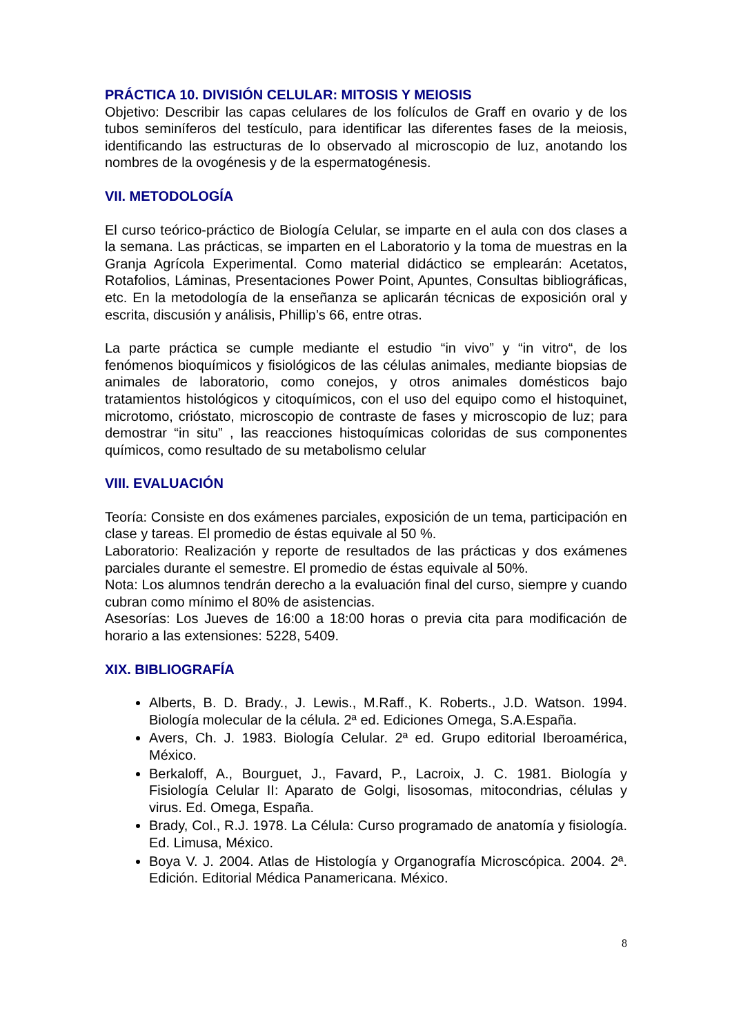PRÁCTICA 10. DIVISIÓN CELULAR: MITOSIS Y MEIOSIS
Objetivo: Describir las capas celulares de los folículos de Graff en ovario y de los tubos seminíferos del testículo, para identificar las diferentes fases de la meiosis, identificando las estructuras de lo observado al microscopio de luz, anotando los nombres de la ovogénesis y de la espermatogénesis.
VII. METODOLOGÍA
El curso teórico-práctico de Biología Celular, se imparte en el aula con dos clases a la semana. Las prácticas, se imparten en el Laboratorio y la toma de muestras en la Granja Agrícola Experimental. Como material didáctico se emplearán: Acetatos, Rotafolios, Láminas, Presentaciones Power Point, Apuntes, Consultas bibliográficas, etc. En la metodología de la enseñanza se aplicarán técnicas de exposición oral y escrita, discusión y análisis, Phillip’s 66, entre otras.
La parte práctica se cumple mediante el estudio “in vivo” y “in vitro“, de los fenómenos bioquímicos y fisiológicos de las células animales, mediante biopsias de animales de laboratorio, como conejos, y otros animales domésticos bajo tratamientos histológicos y citoquímicos, con el uso del equipo como el histoquinet, microtomo, crióstato, microscopio de contraste de fases y microscopio de luz; para demostrar “in situ” , las reacciones histoquímicas coloridas de sus componentes químicos, como resultado de su metabolismo celular
VIII. EVALUACIÓN
Teoría: Consiste en dos exámenes parciales, exposición de un tema, participación en clase y tareas. El promedio de éstas equivale al 50 %.
Laboratorio: Realización y reporte de resultados de las prácticas y dos exámenes parciales durante el semestre. El promedio de éstas equivale al 50%.
Nota: Los alumnos tendrán derecho a la evaluación final del curso, siempre y cuando cubran como mínimo el 80% de asistencias.
Asesorías: Los Jueves de 16:00 a 18:00 horas o previa cita para modificación de horario a las extensiones: 5228, 5409.
XIX. BIBLIOGRAFÍA
Alberts, B. D. Brady., J. Lewis., M.Raff., K. Roberts., J.D. Watson. 1994. Biología molecular de la célula. 2ª ed. Ediciones Omega, S.A.España.
Avers, Ch. J. 1983. Biología Celular. 2ª ed. Grupo editorial Iberoamérica, México.
Berkaloff, A., Bourguet, J., Favard, P., Lacroix, J. C. 1981. Biología y Fisiología Celular II: Aparato de Golgi, lisosomas, mitocondrias, células y virus. Ed. Omega, España.
Brady, Col., R.J. 1978. La Célula: Curso programado de anatomía y fisiología. Ed. Limusa, México.
Boya V. J. 2004. Atlas de Histología y Organografía Microscópica. 2004. 2ª. Edición. Editorial Médica Panamericana. México.
8